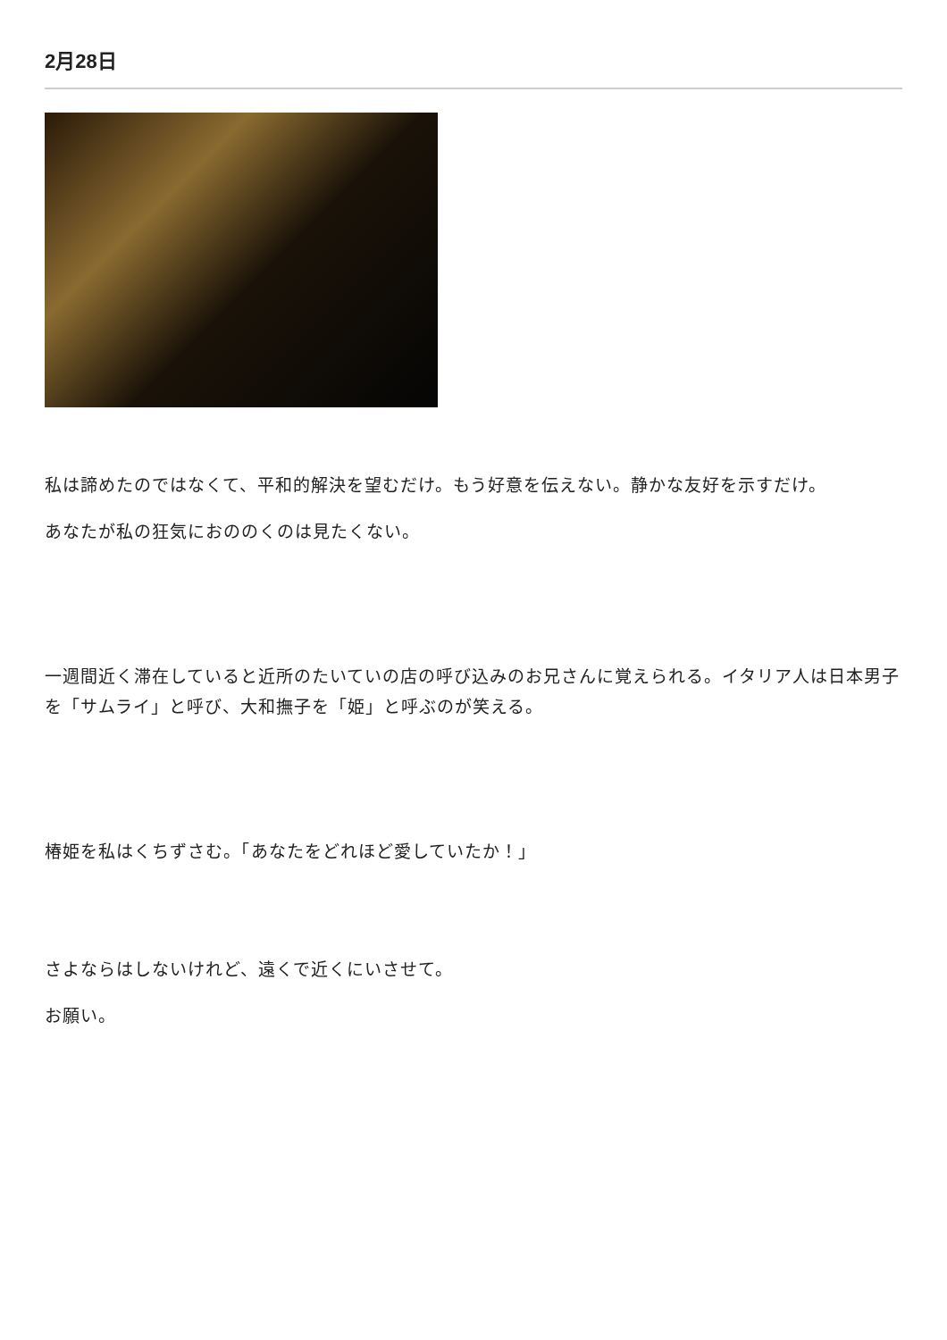2月28日
私は諦めたのではなくて、平和的解決を望むだけ。もう好意を伝えない。静かな友好を示すだけ。
あなたが私の狂気におののくのは見たくない。
一週間近く滞在していると近所のたいていの店の呼び込みのお兄さんに覚えられる。イタリア人は日本男子を「サムライ」と呼び、大和撫子を「姫」と呼ぶのが笑える。
椿姫を私はくちずさむ。「あなたをどれほど愛していたか！」
さよならはしないけれど、遠くで近くにいさせて。
お願い。